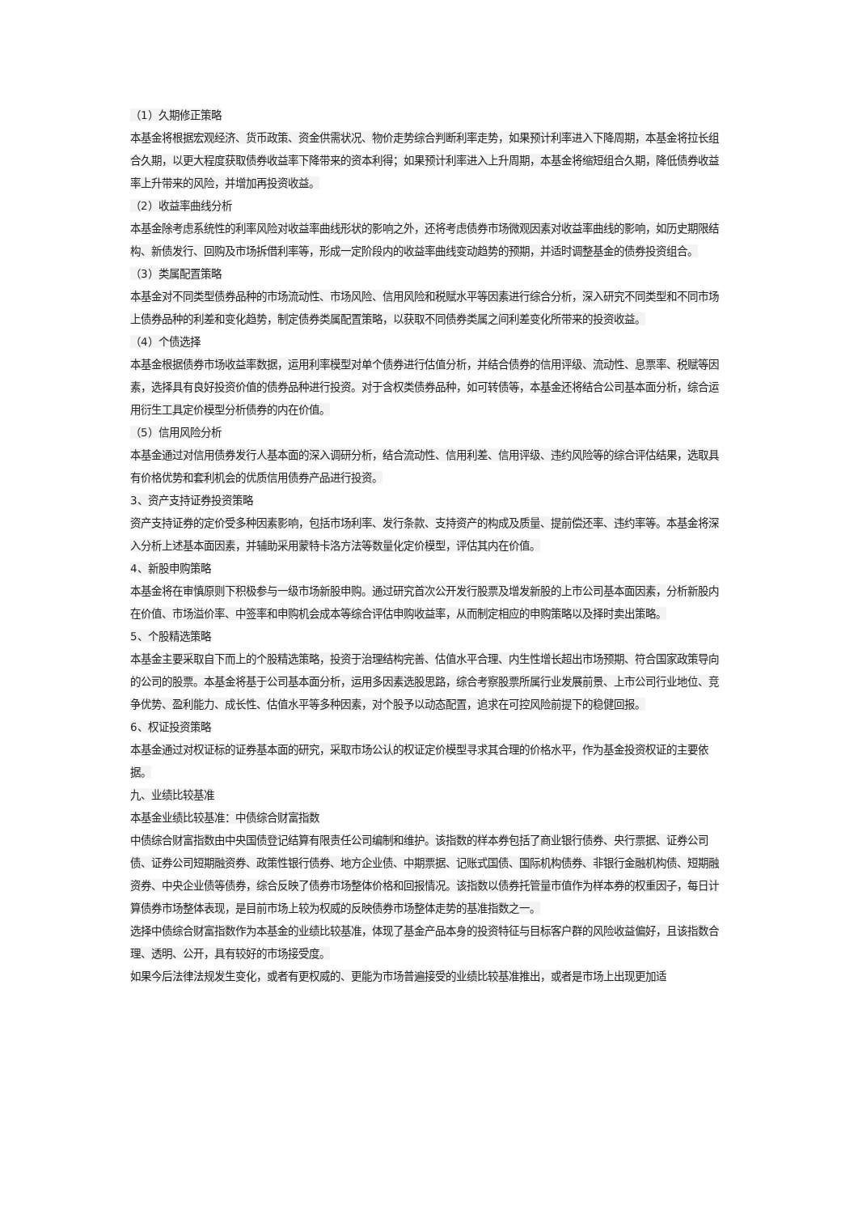（1）久期修正策略
本基金将根据宏观经济、货币政策、资金供需状况、物价走势综合判断利率走势，如果预计利率进入下降周期，本基金将拉长组合久期，以更大程度获取债券收益率下降带来的资本利得；如果预计利率进入上升周期，本基金将缩短组合久期，降低债券收益率上升带来的风险，并增加再投资收益。
（2）收益率曲线分析
本基金除考虑系统性的利率风险对收益率曲线形状的影响之外，还将考虑债券市场微观因素对收益率曲线的影响，如历史期限结构、新债发行、回购及市场拆借利率等，形成一定阶段内的收益率曲线变动趋势的预期，并适时调整基金的债券投资组合。
（3）类属配置策略
本基金对不同类型债券品种的市场流动性、市场风险、信用风险和税赋水平等因素进行综合分析，深入研究不同类型和不同市场上债券品种的利差和变化趋势，制定债券类属配置策略，以获取不同债券类属之间利差变化所带来的投资收益。
（4）个债选择
本基金根据债券市场收益率数据，运用利率模型对单个债券进行估值分析，并结合债券的信用评级、流动性、息票率、税赋等因素，选择具有良好投资价值的债券品种进行投资。对于含权类债券品种，如可转债等，本基金还将结合公司基本面分析，综合运用衍生工具定价模型分析债券的内在价值。
（5）信用风险分析
本基金通过对信用债券发行人基本面的深入调研分析，结合流动性、信用利差、信用评级、违约风险等的综合评估结果，选取具有价格优势和套利机会的优质信用债券产品进行投资。
3、资产支持证券投资策略
资产支持证券的定价受多种因素影响，包括市场利率、发行条款、支持资产的构成及质量、提前偿还率、违约率等。本基金将深入分析上述基本面因素，并辅助采用蒙特卡洛方法等数量化定价模型，评估其内在价值。
4、新股申购策略
本基金将在审慎原则下积极参与一级市场新股申购。通过研究首次公开发行股票及增发新股的上市公司基本面因素，分析新股内在价值、市场溢价率、中签率和申购机会成本等综合评估申购收益率，从而制定相应的申购策略以及择时卖出策略。
5、个股精选策略
本基金主要采取自下而上的个股精选策略，投资于治理结构完善、估值水平合理、内生性增长超出市场预期、符合国家政策导向的公司的股票。本基金将基于公司基本面分析，运用多因素选股思路，综合考察股票所属行业发展前景、上市公司行业地位、竞争优势、盈利能力、成长性、估值水平等多种因素，对个股予以动态配置，追求在可控风险前提下的稳健回报。
6、权证投资策略
本基金通过对权证标的证券基本面的研究，采取市场公认的权证定价模型寻求其合理的价格水平，作为基金投资权证的主要依据。
九、业绩比较基准
本基金业绩比较基准：中债综合财富指数
中债综合财富指数由中央国债登记结算有限责任公司编制和维护。该指数的样本券包括了商业银行债券、央行票据、证券公司债、证券公司短期融资券、政策性银行债券、地方企业债、中期票据、记账式国债、国际机构债券、非银行金融机构债、短期融资券、中央企业债等债券，综合反映了债券市场整体价格和回报情况。该指数以债券托管量市值作为样本券的权重因子，每日计算债券市场整体表现，是目前市场上较为权威的反映债券市场整体走势的基准指数之一。
选择中债综合财富指数作为本基金的业绩比较基准，体现了基金产品本身的投资特征与目标客户群的风险收益偏好，且该指数合理、透明、公开，具有较好的市场接受度。
如果今后法律法规发生变化，或者有更权威的、更能为市场普遍接受的业绩比较基准推出，或者是市场上出现更加适